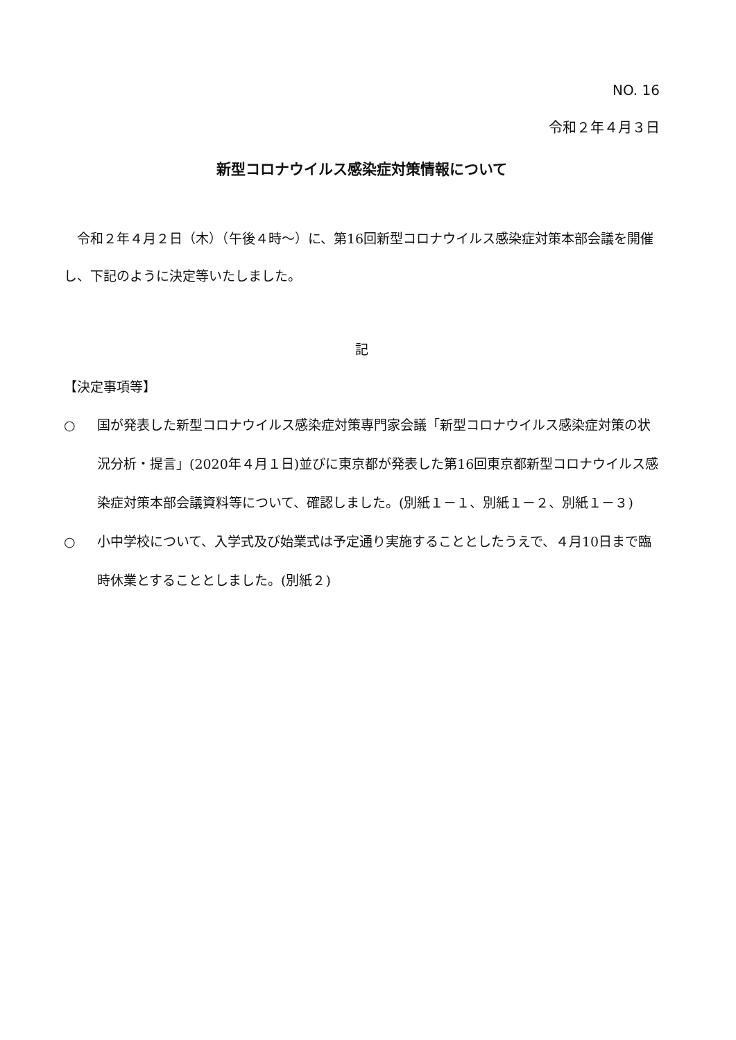NO. 16
令和２年４月３日
新型コロナウイルス感染症対策情報について
令和２年４月２日（木）（午後４時～）に、第16回新型コロナウイルス感染症対策本部会議を開催し、下記のように決定等いたしました。
記
【決定事項等】
○ 国が発表した新型コロナウイルス感染症対策専門家会議「新型コロナウイルス感染症対策の状況分析・提言」(2020年４月１日)並びに東京都が発表した第16回東京都新型コロナウイルス感染症対策本部会議資料等について、確認しました。(別紙１－１、別紙１－２、別紙１－３)
○ 小中学校について、入学式及び始業式は予定通り実施することとしたうえで、４月10日まで臨時休業とすることとしました。(別紙２)